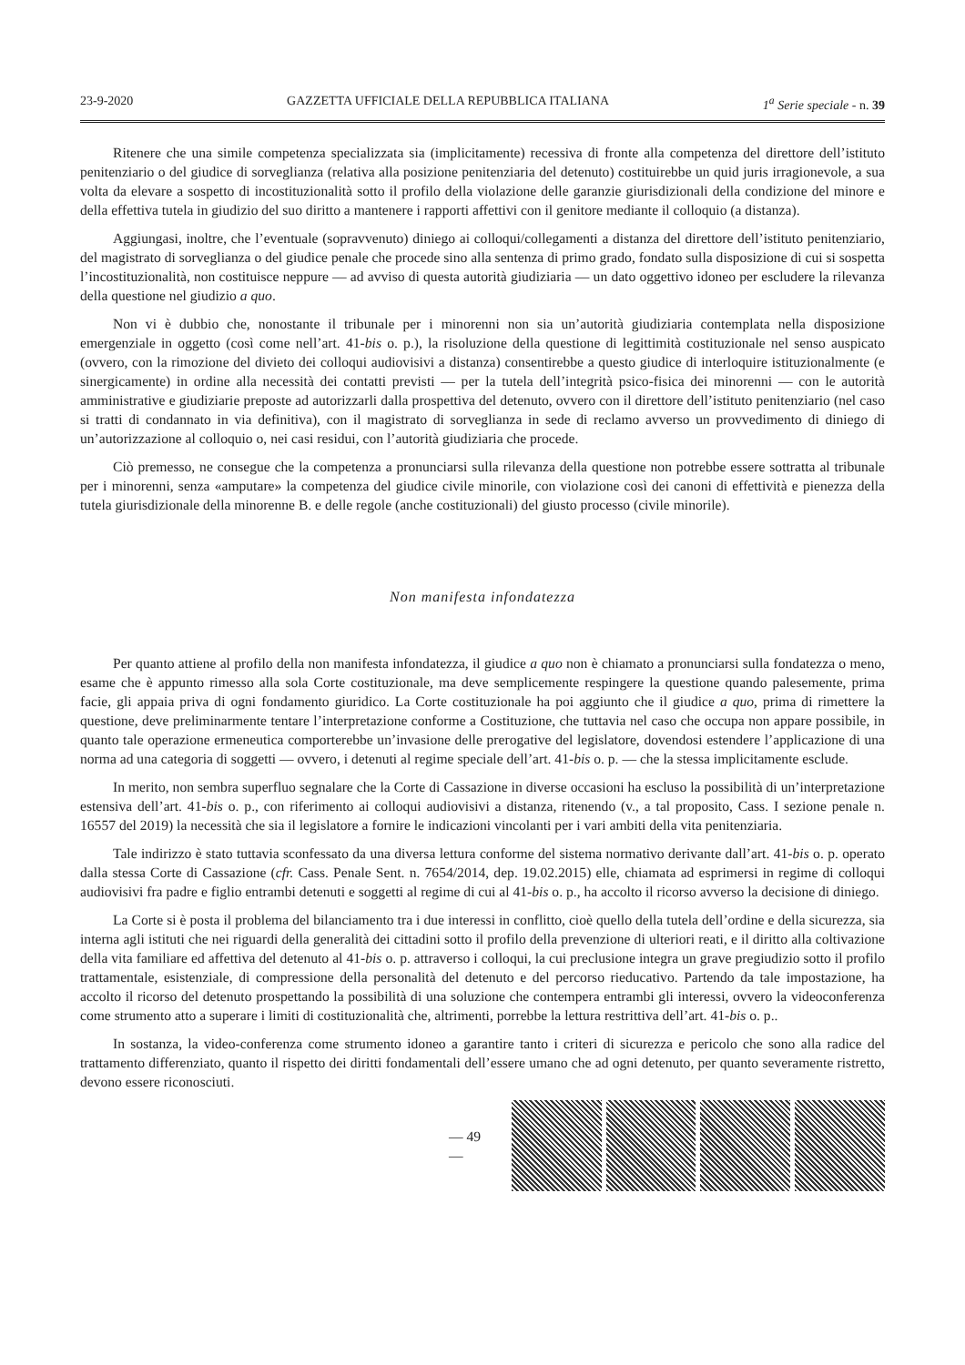23-9-2020 GAZZETTA UFFICIALE DELLA REPUBBLICA ITALIANA 1<sup>a</sup> Serie speciale - n. 39
Ritenere che una simile competenza specializzata sia (implicitamente) recessiva di fronte alla competenza del direttore dell’istituto penitenziario o del giudice di sorveglianza (relativa alla posizione penitenziaria del detenuto) costituirebbe un quid juris irragionevole, a sua volta da elevare a sospetto di incostituzionalità sotto il profilo della violazione delle garanzie giurisdizionali della condizione del minore e della effettiva tutela in giudizio del suo diritto a mantenere i rapporti affettivi con il genitore mediante il colloquio (a distanza).
Aggiungasi, inoltre, che l’eventuale (sopravvenuto) diniego ai colloqui/collegamenti a distanza del direttore dell’istituto penitenziario, del magistrato di sorveglianza o del giudice penale che procede sino alla sentenza di primo grado, fondato sulla disposizione di cui si sospetta l’incostituzionalità, non costituisce neppure — ad avviso di questa autorità giudiziaria — un dato oggettivo idoneo per escludere la rilevanza della questione nel giudizio a quo.
Non vi è dubbio che, nonostante il tribunale per i minorenni non sia un’autorità giudiziaria contemplata nella disposizione emergenziale in oggetto (così come nell’art. 41-bis o. p.), la risoluzione della questione di legittimità costituzionale nel senso auspicato (ovvero, con la rimozione del divieto dei colloqui audiovisivi a distanza) consentirebbe a questo giudice di interloquire istituzionalmente (e sinergicamente) in ordine alla necessità dei contatti previsti — per la tutela dell’integrità psico-fisica dei minorenni — con le autorità amministrative e giudiziarie preposte ad autorizzarli dalla prospettiva del detenuto, ovvero con il direttore dell’istituto penitenziario (nel caso si tratti di condannato in via definitiva), con il magistrato di sorveglianza in sede di reclamo avverso un provvedimento di diniego di un’autorizzazione al colloquio o, nei casi residui, con l’autorità giudiziaria che procede.
Ciò premesso, ne consegue che la competenza a pronunciarsi sulla rilevanza della questione non potrebbe essere sottratta al tribunale per i minorenni, senza «amputare» la competenza del giudice civile minorile, con violazione così dei canoni di effettività e pienezza della tutela giurisdizionale della minorenne B. e delle regole (anche costituzionali) del giusto processo (civile minorile).
Non manifesta infondatezza
Per quanto attiene al profilo della non manifesta infondatezza, il giudice a quo non è chiamato a pronunciarsi sulla fondatezza o meno, esame che è appunto rimesso alla sola Corte costituzionale, ma deve semplicemente respingere la questione quando palesemente, prima facie, gli appaia priva di ogni fondamento giuridico. La Corte costituzionale ha poi aggiunto che il giudice a quo, prima di rimettere la questione, deve preliminarmente tentare l’interpretazione conforme a Costituzione, che tuttavia nel caso che occupa non appare possibile, in quanto tale operazione ermeneutica comporterebbe un’invasione delle prerogative del legislatore, dovendosi estendere l’applicazione di una norma ad una categoria di soggetti — ovvero, i detenuti al regime speciale dell’art. 41-bis o. p. — che la stessa implicitamente esclude.
In merito, non sembra superfluo segnalare che la Corte di Cassazione in diverse occasioni ha escluso la possibilità di un’interpretazione estensiva dell’art. 41-bis o. p., con riferimento ai colloqui audiovisivi a distanza, ritenendo (v., a tal proposito, Cass. I sezione penale n. 16557 del 2019) la necessità che sia il legislatore a fornire le indicazioni vincolanti per i vari ambiti della vita penitenziaria.
Tale indirizzo è stato tuttavia sconfessato da una diversa lettura conforme del sistema normativo derivante dall’art. 41-bis o. p. operato dalla stessa Corte di Cassazione (cfr. Cass. Penale Sent. n. 7654/2014, dep. 19.02.2015) elle, chiamata ad esprimersi in regime di colloqui audiovisivi fra padre e figlio entrambi detenuti e soggetti al regime di cui al 41-bis o. p., ha accolto il ricorso avverso la decisione di diniego.
La Corte si è posta il problema del bilanciamento tra i due interessi in conflitto, cioè quello della tutela dell’ordine e della sicurezza, sia interna agli istituti che nei riguardi della generalità dei cittadini sotto il profilo della prevenzione di ulteriori reati, e il diritto alla coltivazione della vita familiare ed affettiva del detenuto al 41-bis o. p. attraverso i colloqui, la cui preclusione integra un grave pregiudizio sotto il profilo trattamentale, esistenziale, di compressione della personalità del detenuto e del percorso rieducativo. Partendo da tale impostazione, ha accolto il ricorso del detenuto prospettando la possibilità di una soluzione che contempera entrambi gli interessi, ovvero la videoconferenza come strumento atto a superare i limiti di costituzionalità che, altrimenti, porrebbe la lettura restrittiva dell’art. 41-bis o. p..
In sostanza, la video-conferenza come strumento idoneo a garantire tanto i criteri di sicurezza e pericolo che sono alla radice del trattamento differenziato, quanto il rispetto dei diritti fondamentali dell’essere umano che ad ogni detenuto, per quanto severamente ristretto, devono essere riconosciuti.
— 49 —